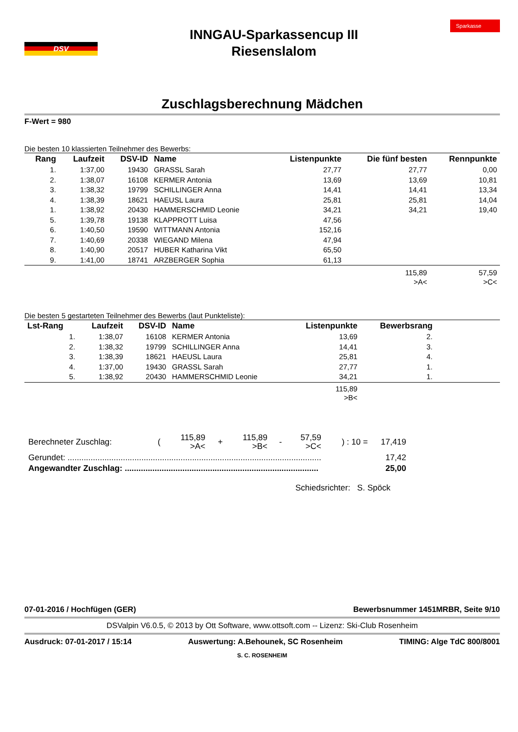DSV
INNGAU-Sparkassencup III
Riesenslalom
Sparkasse
Zuschlagsberechnung Mädchen
F-Wert = 980
Die besten 10 klassierten Teilnehmer des Bewerbs:
| Rang | Laufzeit | DSV-ID | Name | Listenpunkte | Die fünf besten | Rennpunkte |
| --- | --- | --- | --- | --- | --- | --- |
| 1. | 1:37,00 | 19430 | GRASSL Sarah | 27,77 | 27,77 | 0,00 |
| 2. | 1:38,07 | 16108 | KERMER Antonia | 13,69 | 13,69 | 10,81 |
| 3. | 1:38,32 | 19799 | SCHILLINGER Anna | 14,41 | 14,41 | 13,34 |
| 4. | 1:38,39 | 18621 | HAEUSL Laura | 25,81 | 25,81 | 14,04 |
| 1. | 1:38,92 | 20430 | HAMMERSCHMID Leonie | 34,21 | 34,21 | 19,40 |
| 5. | 1:39,78 | 19138 | KLAPPROTT Luisa | 47,56 | | |
| 6. | 1:40,50 | 19590 | WITTMANN Antonia | 152,16 | | |
| 7. | 1:40,69 | 20338 | WIEGAND Milena | 47,94 | | |
| 8. | 1:40,90 | 20517 | HUBER Katharina Vikt | 65,50 | | |
| 9. | 1:41,00 | 18741 | ARZBERGER Sophia | 61,13 | | |
| | | | | | 115,89 >A< | 57,59 >C< |
Die besten 5 gestarteten Teilnehmer des Bewerbs (laut Punkteliste):
| Lst-Rang | Laufzeit | DSV-ID | Name | Listenpunkte | Bewerbsrang | |
| --- | --- | --- | --- | --- | --- | --- |
| 1. | 1:38,07 | 16108 | KERMER Antonia | 13,69 | 2. | |
| 2. | 1:38,32 | 19799 | SCHILLINGER Anna | 14,41 | 3. | |
| 3. | 1:38,39 | 18621 | HAEUSL Laura | 25,81 | 4. | |
| 4. | 1:37,00 | 19430 | GRASSL Sarah | 27,77 | 1. | |
| 5. | 1:38,92 | 20430 | HAMMERSCHMID Leonie | 34,21 | 1. | |
| | | | | 115,89 >B< | | |
| Berechneter Zuschlag: | ( | 115,89 >A< | + | 115,89 >B< | - | 57,59 >C< | ) : 10 = | 17,419 |
| Gerundet: .............................................................................................................. | | | | | | | | 17,42 |
| Angewandter Zuschlag: .................................................................................... | | | | | | | | 25,00 |
Schiedsrichter: S. Spöck
07-01-2016 / Hochfügen (GER) Bewerbsnummer 1451MRBR, Seite 9/10
DSValpin V6.0.5, © 2013 by Ott Software, www.ottsoft.com -- Lizenz: Ski-Club Rosenheim
Ausdruck: 07-01-2017 / 15:14 Auswertung: A.Behounek, SC Rosenheim TIMING: Alge TdC 800/8001
S. C. ROSENHEIM